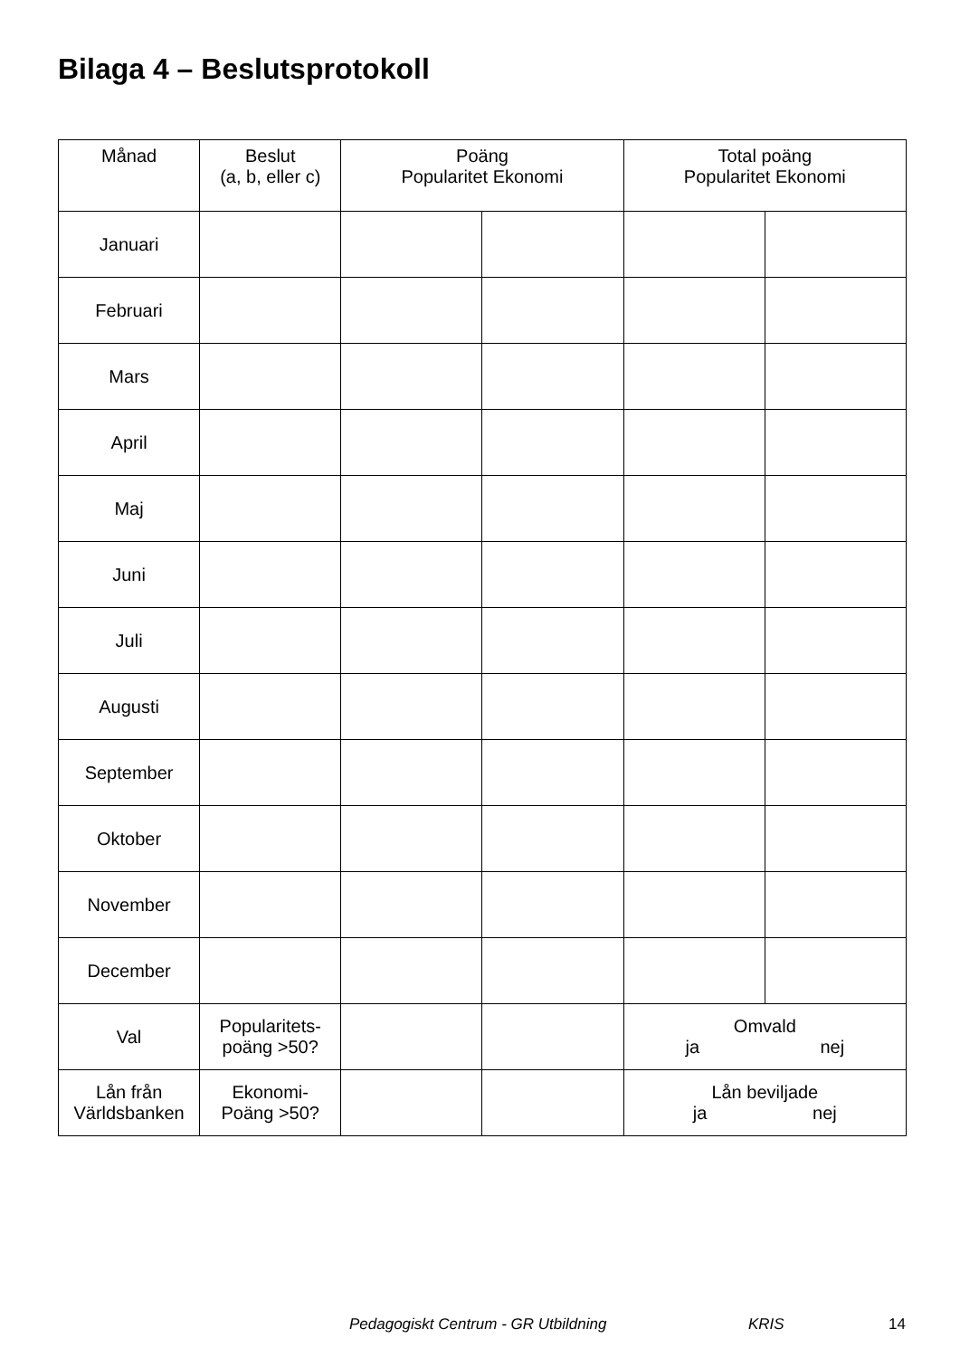Bilaga 4 – Beslutsprotokoll
| Månad | Beslut (a, b, eller c) | Poäng Popularitet Ekonomi | | Total poäng Popularitet Ekonomi | |
| --- | --- | --- | --- | --- | --- |
| Januari | | | | | |
| Februari | | | | | |
| Mars | | | | | |
| April | | | | | |
| Maj | | | | | |
| Juni | | | | | |
| Juli | | | | | |
| Augusti | | | | | |
| September | | | | | |
| Oktober | | | | | |
| November | | | | | |
| December | | | | | |
| Val | Popularitets- poäng >50? | | | Omvald ja nej | |
| Lån från Världsbanken | Ekonomi- Poäng >50? | | | Lån beviljade ja nej | |
Pedagogiskt Centrum - GR Utbildning KRIS 14